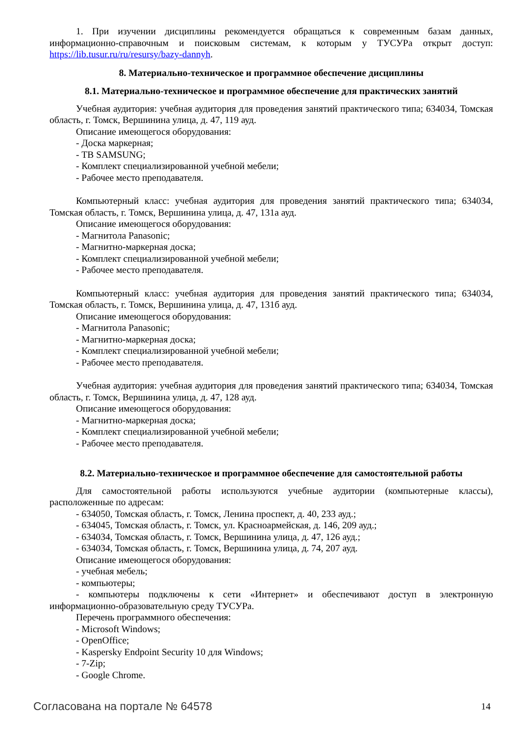1. При изучении дисциплины рекомендуется обращаться к современным базам данных, информационно-справочным и поисковым системам, к которым у ТУСУРа открыт доступ: https://lib.tusur.ru/ru/resursy/bazy-dannyh.
8. Материально-техническое и программное обеспечение дисциплины
8.1. Материально-техническое и программное обеспечение для практических занятий
Учебная аудитория: учебная аудитория для проведения занятий практического типа; 634034, Томская область, г. Томск, Вершинина улица, д. 47, 119 ауд.
Описание имеющегося оборудования:
- Доска маркерная;
- ТВ SAMSUNG;
- Комплект специализированной учебной мебели;
- Рабочее место преподавателя.
Компьютерный класс: учебная аудитория для проведения занятий практического типа; 634034, Томская область, г. Томск, Вершинина улица, д. 47, 131а ауд.
Описание имеющегося оборудования:
- Магнитола Panasonic;
- Магнитно-маркерная доска;
- Комплект специализированной учебной мебели;
- Рабочее место преподавателя.
Компьютерный класс: учебная аудитория для проведения занятий практического типа; 634034, Томская область, г. Томск, Вершинина улица, д. 47, 131б ауд.
Описание имеющегося оборудования:
- Магнитола Panasonic;
- Магнитно-маркерная доска;
- Комплект специализированной учебной мебели;
- Рабочее место преподавателя.
Учебная аудитория: учебная аудитория для проведения занятий практического типа; 634034, Томская область, г. Томск, Вершинина улица, д. 47, 128 ауд.
Описание имеющегося оборудования:
- Магнитно-маркерная доска;
- Комплект специализированной учебной мебели;
- Рабочее место преподавателя.
8.2. Материально-техническое и программное обеспечение для самостоятельной работы
Для самостоятельной работы используются учебные аудитории (компьютерные классы), расположенные по адресам:
- 634050, Томская область, г. Томск, Ленина проспект, д. 40, 233 ауд.;
- 634045, Томская область, г. Томск, ул. Красноармейская, д. 146, 209 ауд.;
- 634034, Томская область, г. Томск, Вершинина улица, д. 47, 126 ауд.;
- 634034, Томская область, г. Томск, Вершинина улица, д. 74, 207 ауд.
Описание имеющегося оборудования:
- учебная мебель;
- компьютеры;
- компьютеры подключены к сети «Интернет» и обеспечивают доступ в электронную информационно-образовательную среду ТУСУРа.
Перечень программного обеспечения:
- Microsoft Windows;
- OpenOffice;
- Kaspersky Endpoint Security 10 для Windows;
- 7-Zip;
- Google Chrome.
Согласована на портале № 64578 14